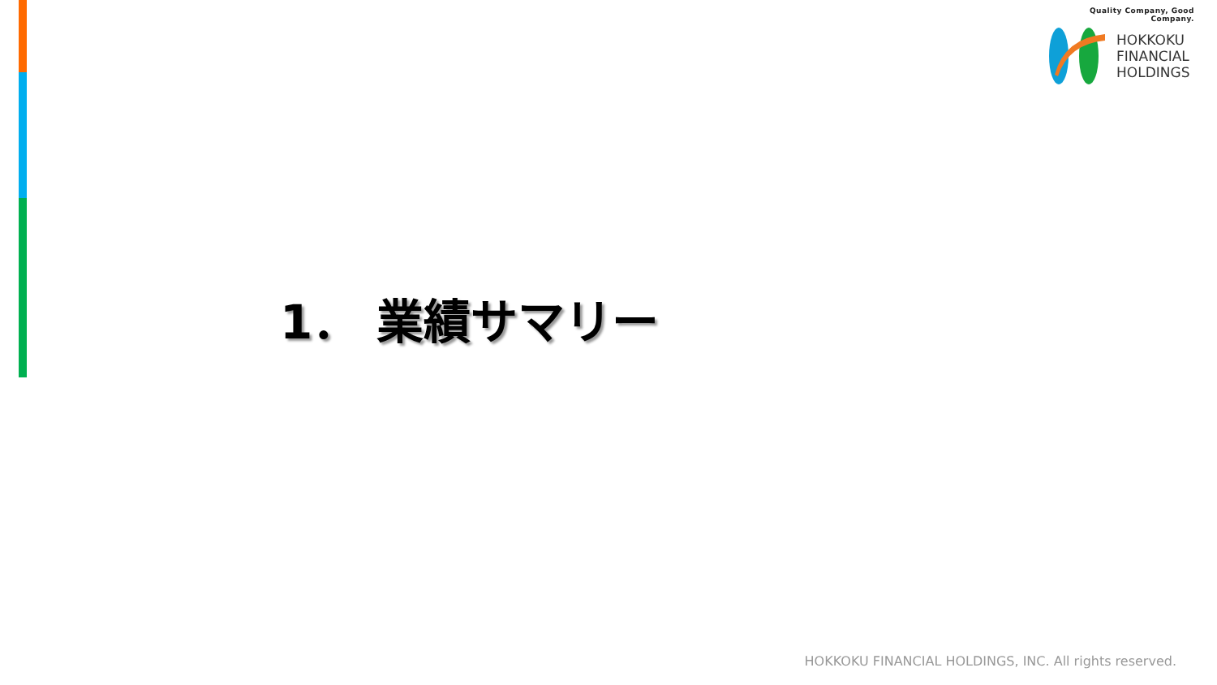Quality Company, Good Company.
HOKKOKU
FINANCIAL
HOLDINGS
1． 業績サマリー
HOKKOKU FINANCIAL HOLDINGS, INC. All rights reserved.